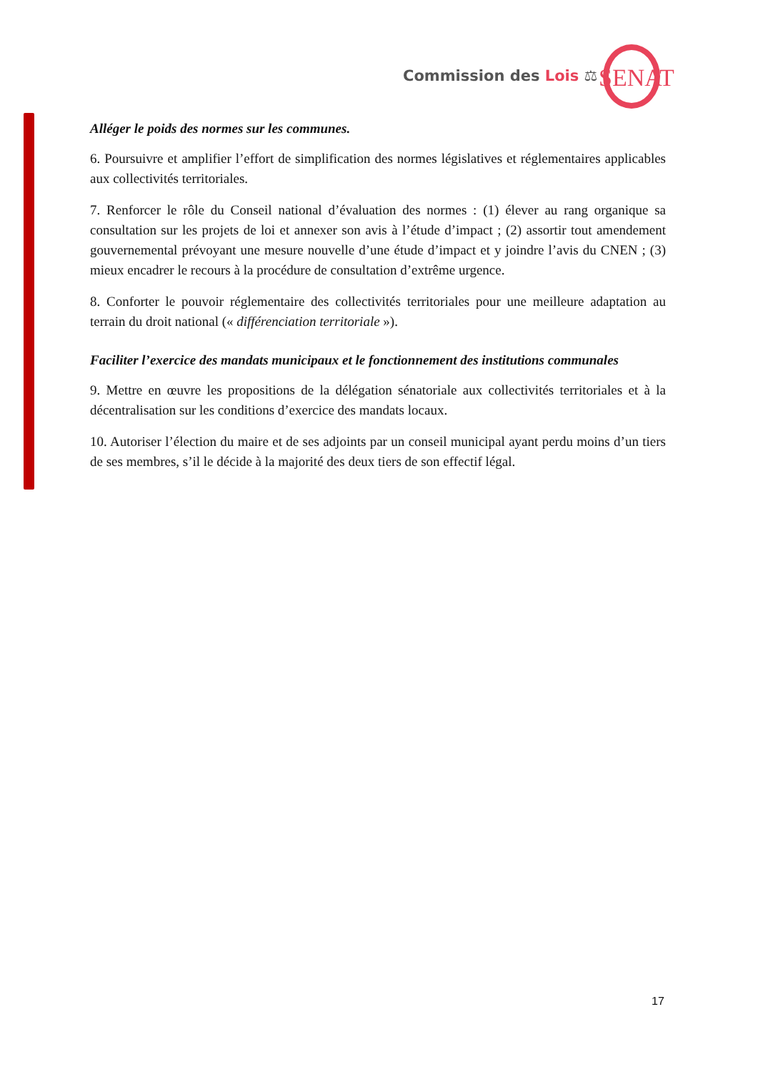Commission des Lois ⚖ SENAT
Alléger le poids des normes sur les communes.
6. Poursuivre et amplifier l’effort de simplification des normes législatives et réglementaires applicables aux collectivités territoriales.
7. Renforcer le rôle du Conseil national d’évaluation des normes : (1) élever au rang organique sa consultation sur les projets de loi et annexer son avis à l’étude d’impact ; (2) assortir tout amendement gouvernemental prévoyant une mesure nouvelle d’une étude d’impact et y joindre l’avis du CNEN ; (3) mieux encadrer le recours à la procédure de consultation d’extrême urgence.
8. Conforter le pouvoir réglementaire des collectivités territoriales pour une meilleure adaptation au terrain du droit national (« différenciation territoriale »).
Faciliter l’exercice des mandats municipaux et le fonctionnement des institutions communales
9. Mettre en œuvre les propositions de la délégation sénatoriale aux collectivités territoriales et à la décentralisation sur les conditions d’exercice des mandats locaux.
10. Autoriser l’élection du maire et de ses adjoints par un conseil municipal ayant perdu moins d’un tiers de ses membres, s’il le décide à la majorité des deux tiers de son effectif légal.
17